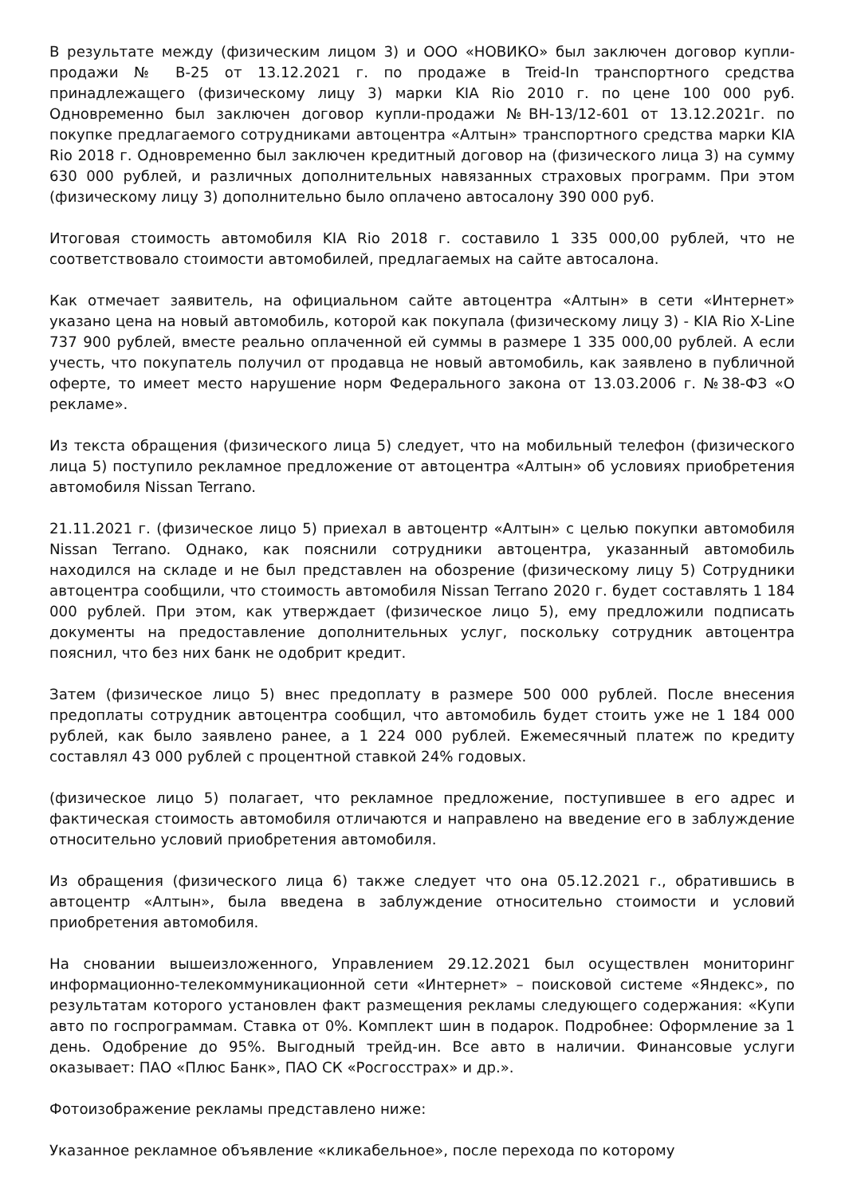В результате между (физическим лицом 3) и ООО «НОВИКО» был заключен договор купли-продажи № В-25 от 13.12.2021 г. по продаже в Treid-In транспортного средства принадлежащего (физическому лицу 3) марки KIA Rio 2010 г. по цене 100 000 руб. Одновременно был заключен договор купли-продажи №ВН-13/12-601 от 13.12.2021г. по покупке предлагаемого сотрудниками автоцентра «Алтын» транспортного средства марки KIA Rio 2018 г. Одновременно был заключен кредитный договор на (физического лица 3) на сумму 630 000 рублей, и различных дополнительных навязанных страховых программ. При этом (физическому лицу 3) дополнительно было оплачено автосалону 390 000 руб.
Итоговая стоимость автомобиля KIA Rio 2018 г. составило 1 335 000,00 рублей, что не соответствовало стоимости автомобилей, предлагаемых на сайте автосалона.
Как отмечает заявитель, на официальном сайте автоцентра «Алтын» в сети «Интернет» указано цена на новый автомобиль, которой как покупала (физическому лицу 3) - KIA Rio X-Line 737 900 рублей, вместе реально оплаченной ей суммы в размере 1 335 000,00 рублей. А если учесть, что покупатель получил от продавца не новый автомобиль, как заявлено в публичной оферте, то имеет место нарушение норм Федерального закона от 13.03.2006 г. №38-ФЗ «О рекламе».
Из текста обращения (физического лица 5) следует, что на мобильный телефон (физического лица 5) поступило рекламное предложение от автоцентра «Алтын» об условиях приобретения автомобиля Nissan Terrano.
21.11.2021 г. (физическое лицо 5) приехал в автоцентр «Алтын» с целью покупки автомобиля Nissan Terrano. Однако, как пояснили сотрудники автоцентра, указанный автомобиль находился на складе и не был представлен на обозрение (физическому лицу 5) Сотрудники автоцентра сообщили, что стоимость автомобиля Nissan Terrano 2020 г. будет составлять 1 184 000 рублей. При этом, как утверждает (физическое лицо 5), ему предложили подписать документы на предоставление дополнительных услуг, поскольку сотрудник автоцентра пояснил, что без них банк не одобрит кредит.
Затем (физическое лицо 5) внес предоплату в размере 500 000 рублей. После внесения предоплаты сотрудник автоцентра сообщил, что автомобиль будет стоить уже не 1 184 000 рублей, как было заявлено ранее, а 1 224 000 рублей. Ежемесячный платеж по кредиту составлял 43 000 рублей с процентной ставкой 24% годовых.
(физическое лицо 5) полагает, что рекламное предложение, поступившее в его адрес и фактическая стоимость автомобиля отличаются и направлено на введение его в заблуждение относительно условий приобретения автомобиля.
Из обращения (физического лица 6) также следует что она 05.12.2021 г., обратившись в автоцентр «Алтын», была введена в заблуждение относительно стоимости и условий приобретения автомобиля.
На сновании вышеизложенного, Управлением 29.12.2021 был осуществлен мониторинг информационно-телекоммуникационной сети «Интернет» – поисковой системе «Яндекс», по результатам которого установлен факт размещения рекламы следующего содержания: «Купи авто по госпрограммам. Ставка от 0%. Комплект шин в подарок. Подробнее: Оформление за 1 день. Одобрение до 95%. Выгодный трейд-ин. Все авто в наличии. Финансовые услуги оказывает: ПАО «Плюс Банк», ПАО СК «Росгосстрах» и др.».
Фотоизображение рекламы представлено ниже:
Указанное рекламное объявление «кликабельное», после перехода по которому